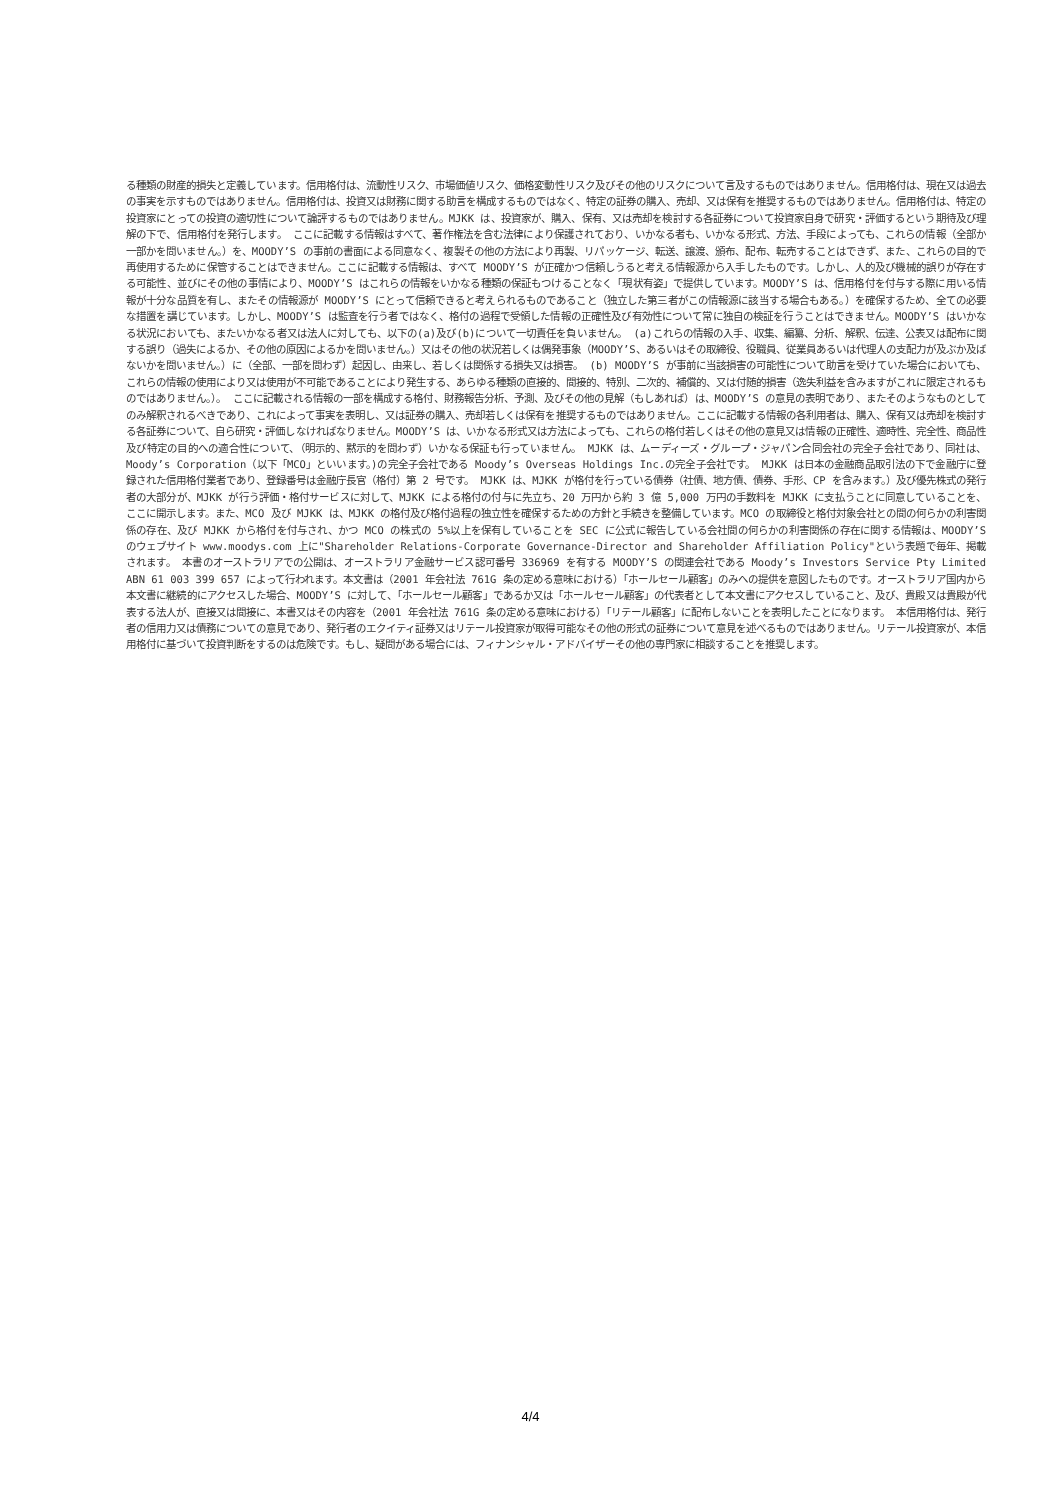る種類の財産的損失と定義しています。信用格付は、流動性リスク、市場価値リスク、価格変動性リスク及びその他のリスクについて言及するものではありません。信用格付は、現在又は過去の事実を示すものではありません。信用格付は、投資又は財務に関する助言を構成するものではなく、特定の証券の購入、売却、又は保有を推奨するものではありません。信用格付は、特定の投資家にとっての投資の適切性について論評するものではありません。MJKK は、投資家が、購入、保有、又は売却を検討する各証券について投資家自身で研究・評価するという期待及び理解の下で、信用格付を発行します。 ここに記載する情報はすべて、著作権法を含む法律により保護されており、いかなる者も、いかなる形式、方法、手段によっても、これらの情報（全部か一部かを問いません。）を、MOODY’S の事前の書面による同意なく、複製その他の方法により再製、リパッケージ、転送、譲渡、頒布、配布、転売することはできず、また、これらの目的で再使用するために保管することはできません。ここに記載する情報は、すべて MOODY’S が正確かつ信頼しうると考える情報源から入手したものです。しかし、人的及び機械的誤りが存在する可能性、並びにその他の事情により、MOODY’S はこれらの情報をいかなる種類の保証もつけることなく「現状有姿」で提供しています。MOODY’S は、信用格付を付与する際に用いる情報が十分な品質を有し、またその情報源が MOODY’S にとって信頼できると考えられるものであること（独立した第三者がこの情報源に該当する場合もある。）を確保するため、全ての必要な措置を講じています。しかし、MOODY’S は監査を行う者ではなく、格付の過程で受領した情報の正確性及び有効性について常に独自の検証を行うことはできません。MOODY’S はいかなる状況においても、またいかなる者又は法人に対しても、以下の(a)及び(b)について一切責任を負いません。 (a)これらの情報の入手、収集、編纂、分析、解釈、伝達、公表又は配布に関する誤り（過失によるか、その他の原因によるかを問いません。）又はその他の状況若しくは偶発事象（MOODY’S、あるいはその取締役、役職員、従業員あるいは代理人の支配力が及ぶか及ばないかを問いません。）に（全部、一部を問わず）起因し、由来し、若しくは関係する損失又は損害。 (b) MOODY’S が事前に当該損害の可能性について助言を受けていた場合においても、これらの情報の使用により又は使用が不可能であることにより発生する、あらゆる種類の直接的、間接的、特別、二次的、補償的、又は付随的損害（逸失利益を含みますがこれに限定されるものではありません。）。 ここに記載される情報の一部を構成する格付、財務報告分析、予測、及びその他の見解（もしあれば）は、MOODY’S の意見の表明であり、またそのようなものとしてのみ解釈されるべきであり、これによって事実を表明し、又は証券の購入、売却若しくは保有を推奨するものではありません。ここに記載する情報の各利用者は、購入、保有又は売却を検討する各証券について、自ら研究・評価しなければなりません。MOODY’S は、いかなる形式又は方法によっても、これらの格付若しくはその他の意見又は情報の正確性、適時性、完全性、商品性及び特定の目的への適合性について、（明示的、黙示的を問わず）いかなる保証も行っていません。 MJKK は、ムーディーズ・グループ・ジャパン合同会社の完全子会社であり、同社は、Moody’s Corporation（以下「MCO」といいます。)の完全子会社である Moody’s Overseas Holdings Inc.の完全子会社です。 MJKK は日本の金融商品取引法の下で金融庁に登録された信用格付業者であり、登録番号は金融庁長官（格付）第 2 号です。 MJKK は、MJKK が格付を行っている債券（社債、地方債、債券、手形、CP を含みます。）及び優先株式の発行者の大部分が、MJKK が行う評価・格付サービスに対して、MJKK による格付の付与に先立ち、20 万円から約 3 億 5,000 万円の手数料を MJKK に支払うことに同意していることを、ここに開示します。また、MCO 及び MJKK は、MJKK の格付及び格付過程の独立性を確保するための方針と手続きを整備しています。MCO の取締役と格付対象会社との間の何らかの利害関係の存在、及び MJKK から格付を付与され、かつ MCO の株式の 5%以上を保有していることを SEC に公式に報告している会社間の何らかの利害関係の存在に関する情報は、MOODY’S のウェブサイト www.moodys.com 上に"Shareholder Relations-Corporate Governance-Director and Shareholder Affiliation Policy"という表題で毎年、掲載されます。 本書のオーストラリアでの公開は、オーストラリア金融サービス認可番号 336969 を有する MOODY’S の関連会社である Moody’s Investors Service Pty Limited ABN 61 003 399 657 によって行われます。本文書は（2001 年会社法 761G 条の定める意味における）「ホールセール顧客」のみへの提供を意図したものです。オーストラリア国内から本文書に継続的にアクセスした場合、MOODY’S に対して、「ホールセール顧客」であるか又は「ホールセール顧客」の代表者として本文書にアクセスしていること、及び、貴殿又は貴殿が代表する法人が、直接又は間接に、本書又はその内容を（2001 年会社法 761G 条の定める意味における）「リテール顧客」に配布しないことを表明したことになります。 本信用格付は、発行者の信用力又は債務についての意見であり、発行者のエクイティ証券又はリテール投資家が取得可能なその他の形式の証券について意見を述べるものではありません。リテール投資家が、本信用格付に基づいて投資判断をするのは危険です。もし、疑問がある場合には、フィナンシャル・アドバイザーその他の専門家に相談することを推奨します。
4/4